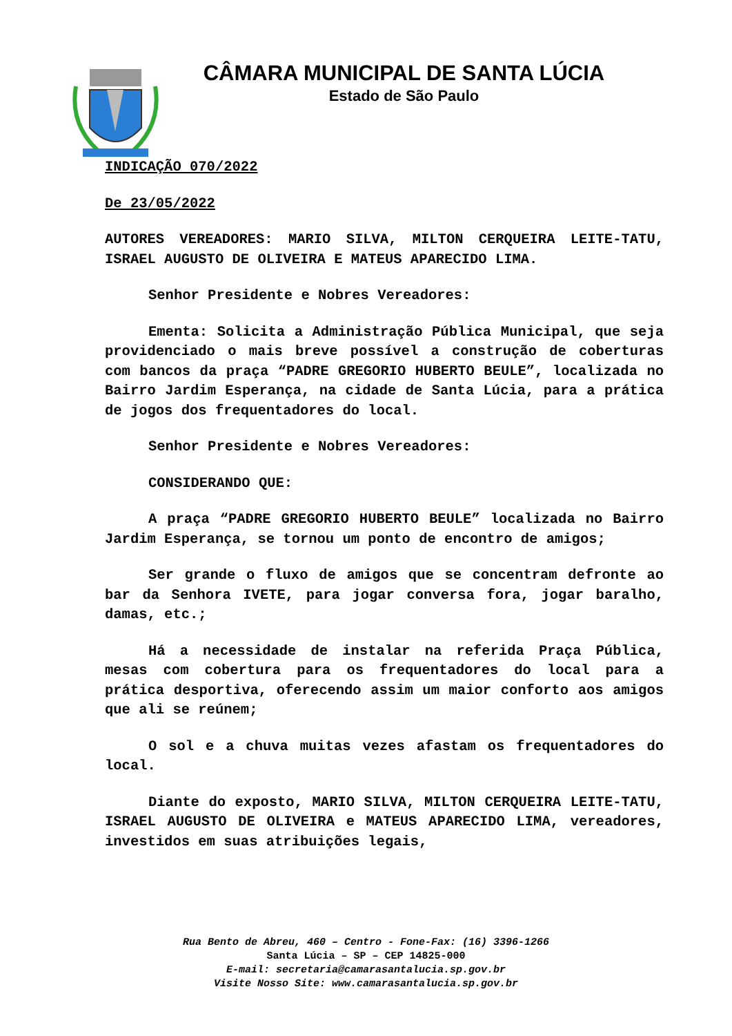CÂMARA MUNICIPAL DE SANTA LÚCIA
Estado de São Paulo
INDICAÇÃO 070/2022
De 23/05/2022
AUTORES VEREADORES: MARIO SILVA, MILTON CERQUEIRA LEITE-TATU, ISRAEL AUGUSTO DE OLIVEIRA E MATEUS APARECIDO LIMA.
Senhor Presidente e Nobres Vereadores:
Ementa: Solicita a Administração Pública Municipal, que seja providenciado o mais breve possível a construção de coberturas com bancos da praça “PADRE GREGORIO HUBERTO BEULE”, localizada no Bairro Jardim Esperança, na cidade de Santa Lúcia, para a prática de jogos dos frequentadores do local.
Senhor Presidente e Nobres Vereadores:
CONSIDERANDO QUE:
A praça “PADRE GREGORIO HUBERTO BEULE” localizada no Bairro Jardim Esperança, se tornou um ponto de encontro de amigos;
Ser grande o fluxo de amigos que se concentram defronte ao bar da Senhora IVETE, para jogar conversa fora, jogar baralho, damas, etc.;
Há a necessidade de instalar na referida Praça Pública, mesas com cobertura para os frequentadores do local para a prática desportiva, oferecendo assim um maior conforto aos amigos que ali se reúnem;
O sol e a chuva muitas vezes afastam os frequentadores do local.
Diante do exposto, MARIO SILVA, MILTON CERQUEIRA LEITE-TATU, ISRAEL AUGUSTO DE OLIVEIRA e MATEUS APARECIDO LIMA, vereadores, investidos em suas atribuições legais,
Rua Bento de Abreu, 460 – Centro - Fone-Fax: (16) 3396-1266
Santa Lúcia – SP – CEP 14825-000
E-mail: secretaria@camarasantalucia.sp.gov.br
Visite Nosso Site: www.camarasantalucia.sp.gov.br